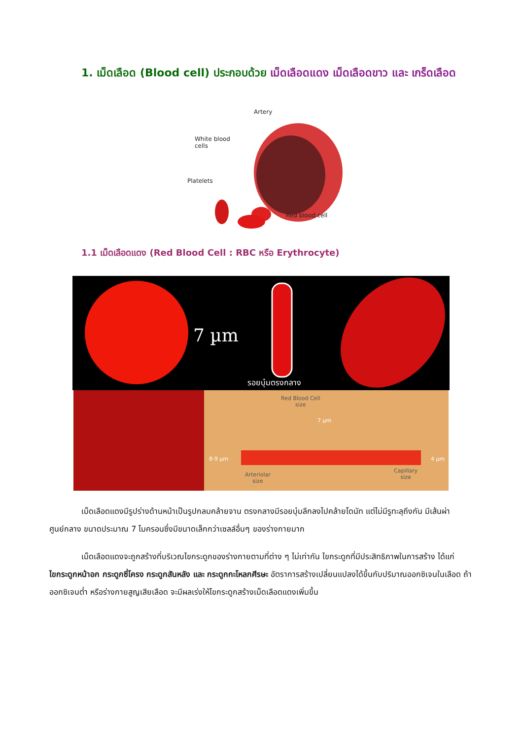1. เม็ดเลือด (Blood cell) ประกอบด้วย เม็ดเลือดแดง เม็ดเลือดขาว และ เกร็ดเลือด
Artery
White blood
cells
Platelets
Red blood cell
1.1 เม็ดเลือดแดง (Red Blood Cell : RBC หรือ Erythrocyte)
7 µm
รอยบุ๋มตรงกลาง
Red Blood Cell
size
7 µm
8-9 µm 4 µm
Arteriolar
size
Capillary
size
เม็ดเลือดแดงมีรูปร่างด้านหน้าเป็นรูปกลมคล้ายจาน ตรงกลางมีรอยบุ๋มลึกลงไปคล้ายโดนัท แต่ไม่มีรูทะลุถึงกัน มีเส้นผ่าศูนย์กลาง ขนาดประมาณ 7 ไมครอนซึ่งมีขนาดเล็กกว่าเซลล์อื่นๆ ของร่างกายมาก
เม็ดเลือดแดงจะถูกสร้างที่บริเวณไขกระดูกของร่างกายตามที่ต่าง ๆ ไม่เท่ากัน ไขกระดูกที่มีประสิทธิภาพในการสร้าง ได้แก่ ไขกระดูกหน้าอก กระดูกซี่โครง กระดูกสันหลัง และ กระดูกกะโหลกศีรษะ อัตราการสร้างเปลี่ยนแปลงได้ขึ้นกับปริมาณออกซิเจนในเลือด ถ้าออกซิเจนต่ำ หรือร่างกายสูญเสียเลือด จะมีผลเร่งให้ไขกระดูกสร้างเม็ดเลือดแดงเพิ่มขึ้น